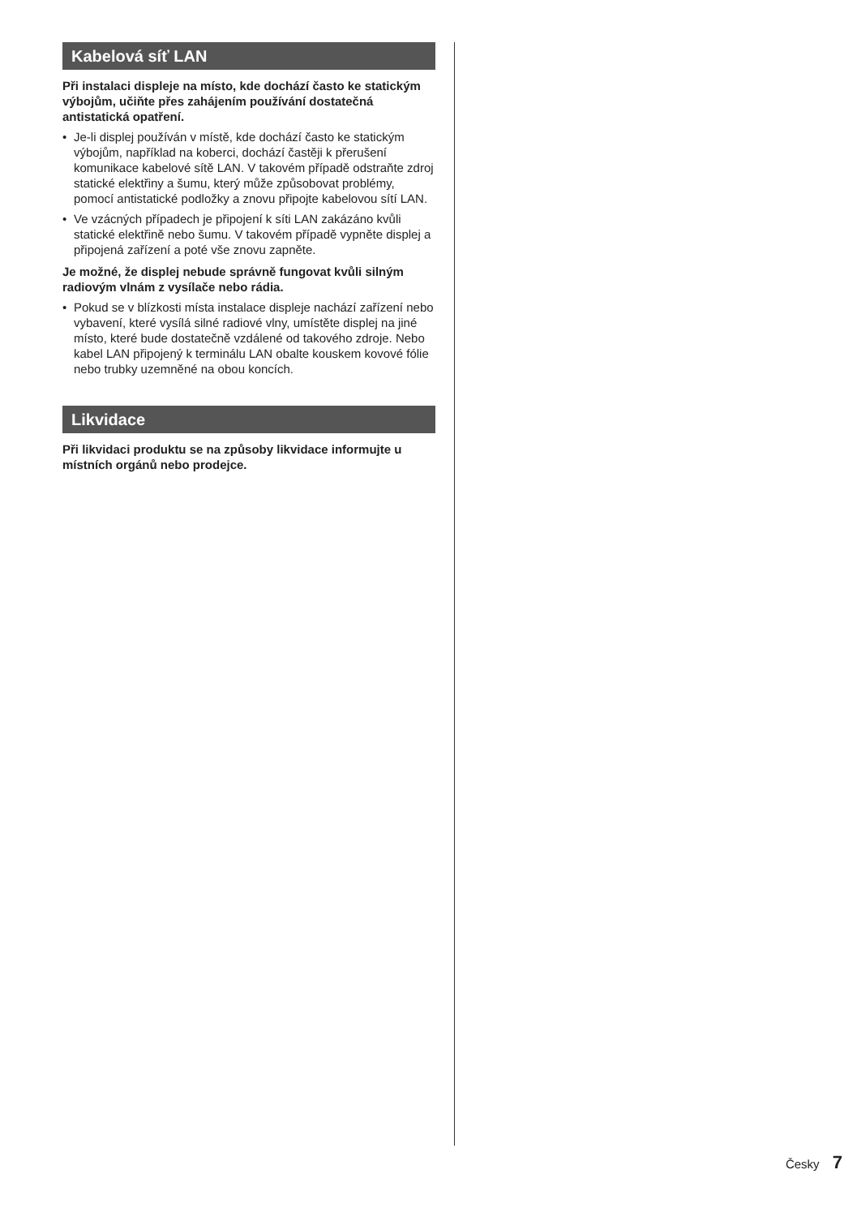Kabelová síť LAN
Při instalaci displeje na místo, kde dochází často ke statickým výbojům, učiňte přes zahájením používání dostatečná antistatická opatření.
• Je-li displej používán v místě, kde dochází často ke statickým výbojům, například na koberci, dochází častěji k přerušení komunikace kabelové sítě LAN. V takovém případě odstraňte zdroj statické elektřiny a šumu, který může způsobovat problémy, pomocí antistatické podložky a znovu připojte kabelovou sítí LAN.
• Ve vzácných případech je připojení k síti LAN zakázáno kvůli statické elektřině nebo šumu. V takovém případě vypněte displej a připojená zařízení a poté vše znovu zapněte.
Je možné, že displej nebude správně fungovat kvůli silným radiovým vlnám z vysílače nebo rádia.
• Pokud se v blízkosti místa instalace displeje nachází zařízení nebo vybavení, které vysílá silné radiové vlny, umístěte displej na jiné místo, které bude dostatečně vzdálené od takového zdroje. Nebo kabel LAN připojený k terminálu LAN obalte kouskem kovové fólie nebo trubky uzemněné na obou koncích.
Likvidace
Při likvidaci produktu se na způsoby likvidace informujte u místních orgánů nebo prodejce.
Česky 7